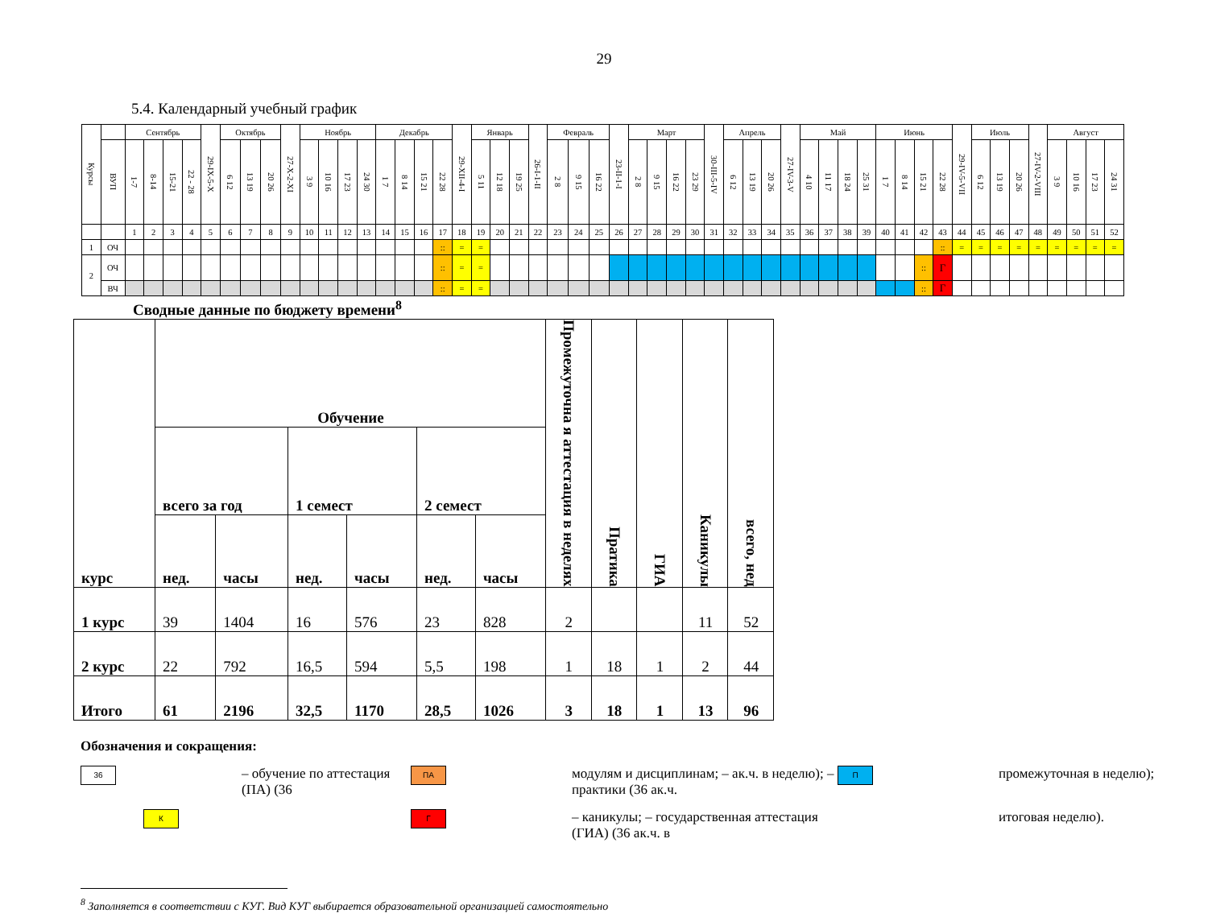29
5.4. Календарный учебный график
| Курсы | | Сентябрь | | | | 29-IX-5-X | Октябрь | | | 27-X-2-XI | Ноябрь | | | | Декабрь | | | | 29-XII-4-I | Январь | | | 26-I-1-II | Февраль | | | 23-II-1-I | Март | | | | 30-III-5-IV | Апрель | | | 27-IV-3-V | Май | | | | Июнь | | | | 29-IV-5-VII | Июль | | | 27-IV-2-VIII | Август | | | |
| | ВУП | 1-7 | 8-14 | 15-21 | 22 - 28 | | 6 12 | 13 19 | 20 26 | | 3 9 | 10 16 | 17 23 | 24 30 | 1 7 | 8 14 | 15 21 | 22 28 | | 5 11 | 12 18 | 19 25 | | 2 8 | 9 15 | 16 22 | | 2 8 | 9 15 | 16 22 | 23 29 | | 6 12 | 13 19 | 20 26 | | 4 10 | 11 17 | 18 24 | 25 31 | 1 7 | 8 14 | 15 21 | 22 28 | | 6 12 | 13 19 | 20 26 | | 3 9 | 10 16 | 17 23 | 24 31 |
| | | 1 | 2 | 3 | 4 | 5 | 6 | 7 | 8 | 9 | 10 | 11 | 12 | 13 | 14 | 15 | 16 | 17 | 18 | 19 | 20 | 21 | 22 | 23 | 24 | 25 | 26 | 27 | 28 | 29 | 30 | 31 | 32 | 33 | 34 | 35 | 36 | 37 | 38 | 39 | 40 | 41 | 42 | 43 | 44 | 45 | 46 | 47 | 48 | 49 | 50 | 51 | 52 |
| 1 | ОЧ | | | | | | | | | | | | | | | | | :: | = | = | | | | | | | | | | | | | | | | | | | | | | | | :: | = | = | = | = | = | = | = | = | = |
| 2 | ОЧ | | | | | | | | | | | | | | | | | :: | = | = | | | | | | | | | | | | | | | | | | | | | | | :: | Г | | | | | | | | | |
| | ВЧ | | | | | | | | | | | | | | | | | :: | = | = | | | | | | | | | | | | | | | | | | | | | | | :: | Г | | | | | | | | | |
Сводные данные по бюджету времени<sup>8</sup>
| курс | Обучение | | | | | | Промежуточна я аттестация в неделях | Пратика | ГИА | Каникулы | всего, нед |
| --- | --- | --- | --- | --- | --- | --- | --- | --- | --- | --- | --- |
| | всего за год | | 1 семест | | 2 семест | | | | | | |
| | нед. | часы | нед. | часы | нед. | часы | | | | | |
| 1 курс | 39 | 1404 | 16 | 576 | 23 | 828 | 2 | | | 11 | 52 |
| 2 курс | 22 | 792 | 16,5 | 594 | 5,5 | 198 | 1 | 18 | 1 | 2 | 44 |
| Итого | 61 | 2196 | 32,5 | 1170 | 28,5 | 1026 | 3 | 18 | 1 | 13 | 96 |
Обозначения и сокращения:
36
– обучение по аттестация (ПА) (36
ПА
модулям и дисциплинам; – ак.ч. в неделю); – практики (36 ак.ч.
П
промежуточная в неделю);
К
Г
– каникулы; – государственная аттестация (ГИА) (36 ак.ч. в
итоговая неделю).
<sup>8</sup> Заполняется в соответствии с КУГ. Вид КУГ выбирается образовательной организацией самостоятельно